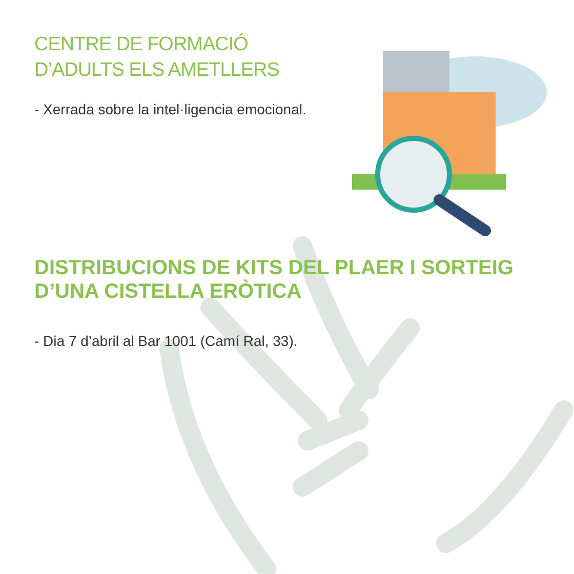CENTRE DE FORMACIÓ
D’ADULTS ELS AMETLLERS
- Xerrada sobre la intel·ligencia emocional.
DISTRIBUCIONS DE KITS DEL PLAER I SORTEIG
D’UNA CISTELLA ERÒTICA
- Dia 7 d’abril al Bar 1001 (Camí Ral, 33).